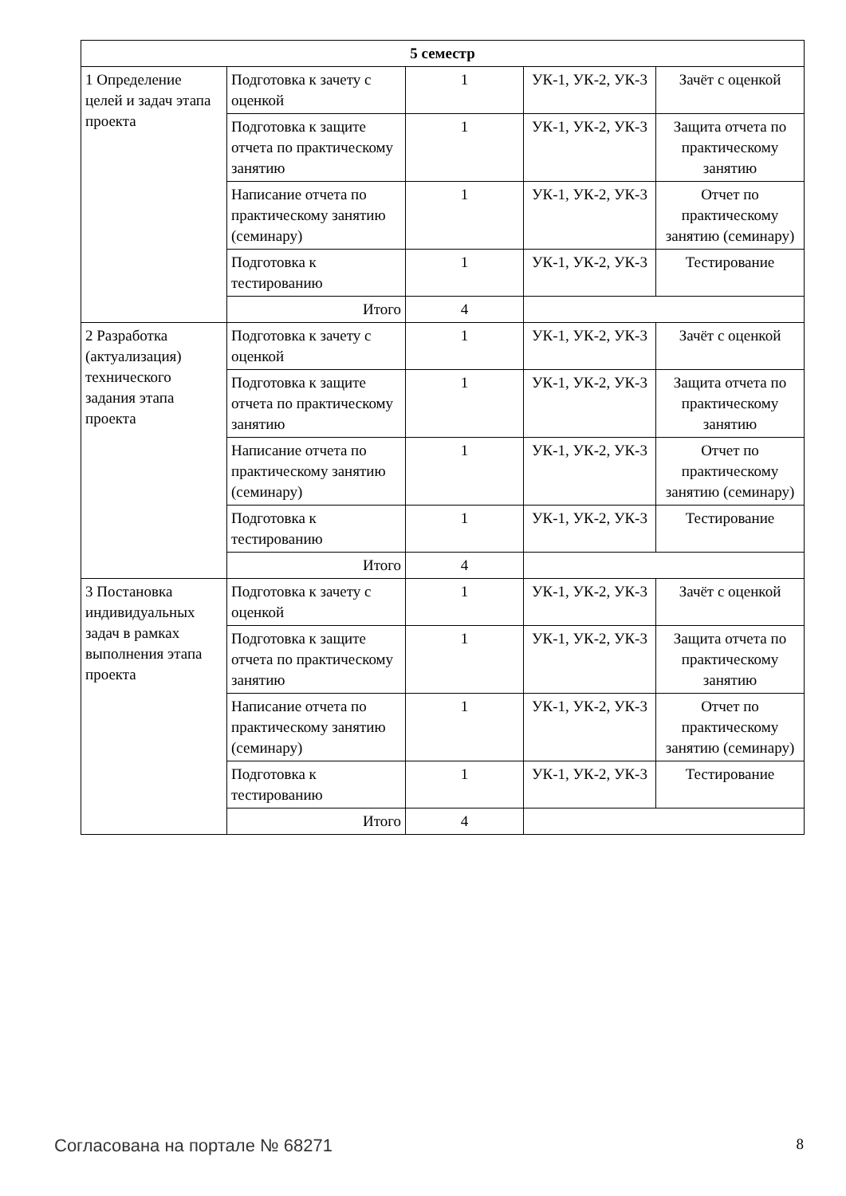| 5 семестр | | | | |
| --- | --- | --- | --- | --- |
| 1 Определение целей и задач этапа проекта | Подготовка к зачету с оценкой | 1 | УК-1, УК-2, УК-3 | Зачёт с оценкой |
| | Подготовка к защите отчета по практическому занятию | 1 | УК-1, УК-2, УК-3 | Защита отчета по практическому занятию |
| | Написание отчета по практическому занятию (семинару) | 1 | УК-1, УК-2, УК-3 | Отчет по практическому занятию (семинару) |
| | Подготовка к тестированию | 1 | УК-1, УК-2, УК-3 | Тестирование |
| | Итого | 4 | | |
| 2 Разработка (актуализация) технического задания этапа проекта | Подготовка к зачету с оценкой | 1 | УК-1, УК-2, УК-3 | Зачёт с оценкой |
| | Подготовка к защите отчета по практическому занятию | 1 | УК-1, УК-2, УК-3 | Защита отчета по практическому занятию |
| | Написание отчета по практическому занятию (семинару) | 1 | УК-1, УК-2, УК-3 | Отчет по практическому занятию (семинару) |
| | Подготовка к тестированию | 1 | УК-1, УК-2, УК-3 | Тестирование |
| | Итого | 4 | | |
| 3 Постановка индивидуальных задач в рамках выполнения этапа проекта | Подготовка к зачету с оценкой | 1 | УК-1, УК-2, УК-3 | Зачёт с оценкой |
| | Подготовка к защите отчета по практическому занятию | 1 | УК-1, УК-2, УК-3 | Защита отчета по практическому занятию |
| | Написание отчета по практическому занятию (семинару) | 1 | УК-1, УК-2, УК-3 | Отчет по практическому занятию (семинару) |
| | Подготовка к тестированию | 1 | УК-1, УК-2, УК-3 | Тестирование |
| | Итого | 4 | | |
Согласована на портале № 68271 8